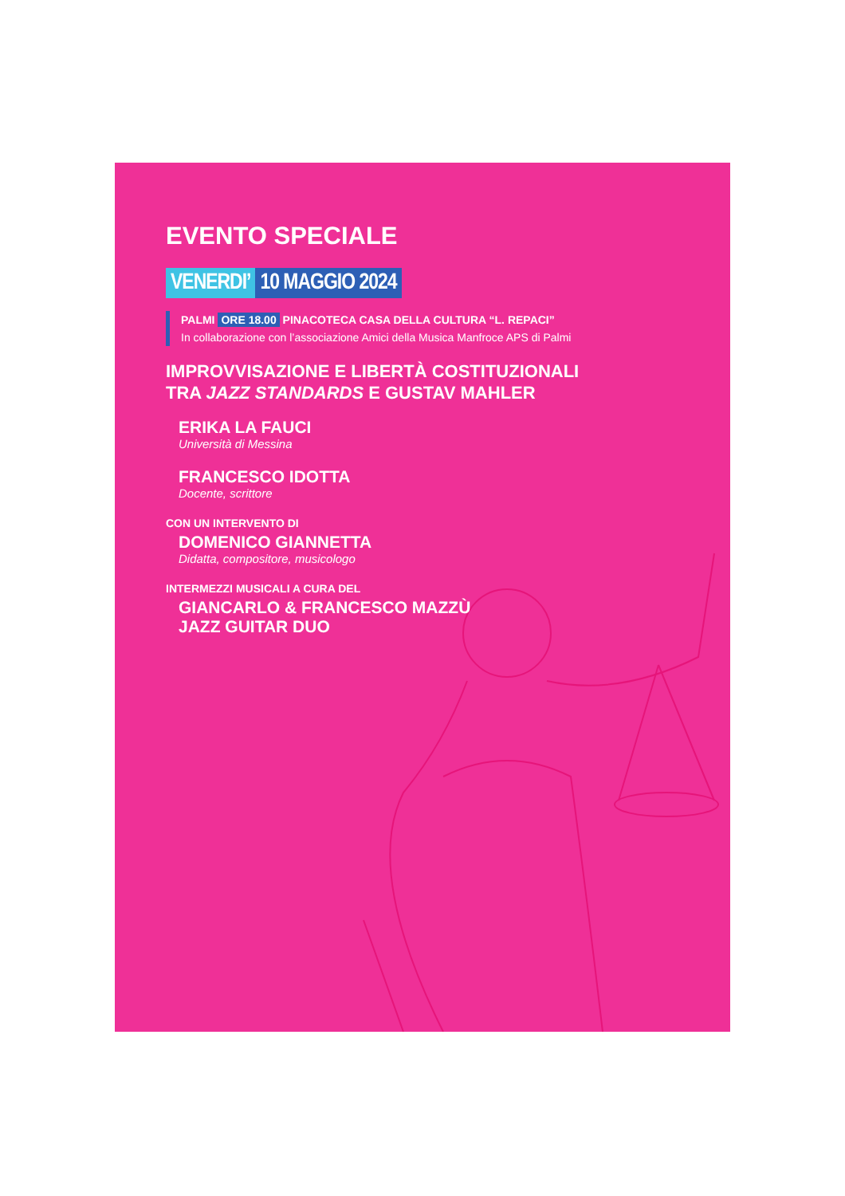EVENTO SPECIALE
VENERDI’ 10 MAGGIO 2024
PALMI ORE 18.00 PINACOTECA CASA DELLA CULTURA “L. REPACI”
In collaborazione con l’associazione Amici della Musica Manfroce APS di Palmi
IMPROVVISAZIONE E LIBERTÀ COSTITUZIONALI
TRA JAZZ STANDARDS E GUSTAV MAHLER
ERIKA LA FAUCI
Università di Messina
FRANCESCO IDOTTA
Docente, scrittore
CON UN INTERVENTO DI
DOMENICO GIANNETTA
Didatta, compositore, musicologo
INTERMEZZI MUSICALI A CURA DEL
GIANCARLO & FRANCESCO MAZZÙ
JAZZ GUITAR DUO